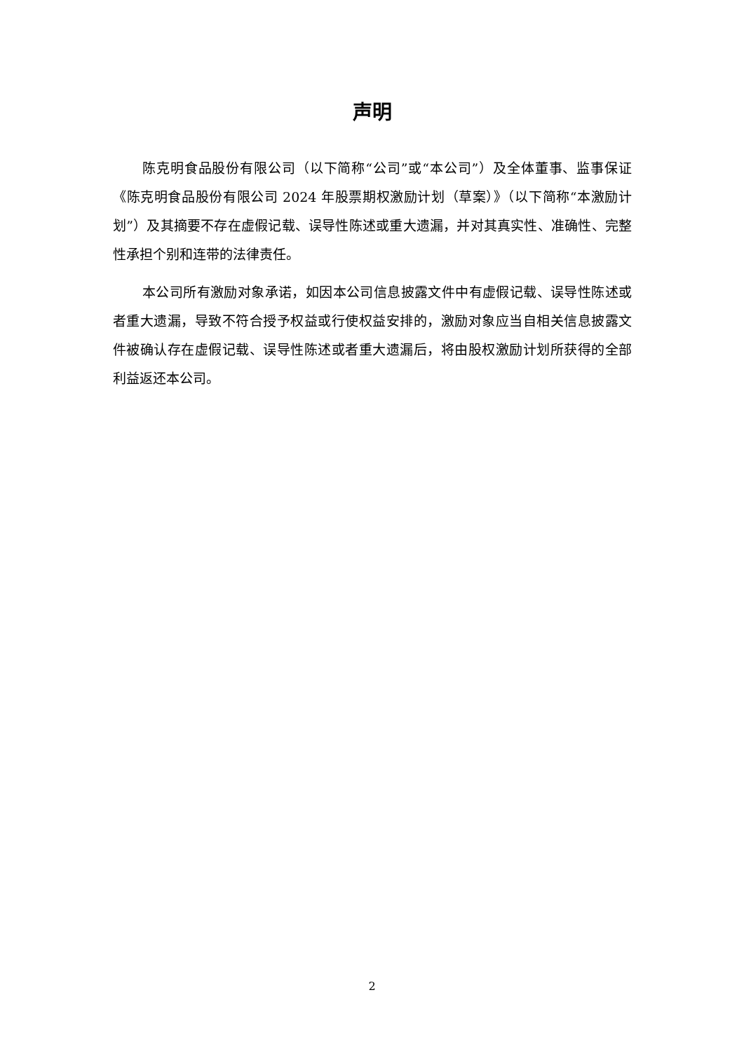声明
陈克明食品股份有限公司（以下简称“公司”或“本公司”）及全体董事、监事保证《陈克明食品股份有限公司 2024 年股票期权激励计划（草案）》（以下简称“本激励计划”）及其摘要不存在虚假记载、误导性陈述或重大遗漏，并对其真实性、准确性、完整性承担个别和连带的法律责任。
本公司所有激励对象承诺，如因本公司信息披露文件中有虚假记载、误导性陈述或者重大遗漏，导致不符合授予权益或行使权益安排的，激励对象应当自相关信息披露文件被确认存在虚假记载、误导性陈述或者重大遗漏后，将由股权激励计划所获得的全部利益返还本公司。
2